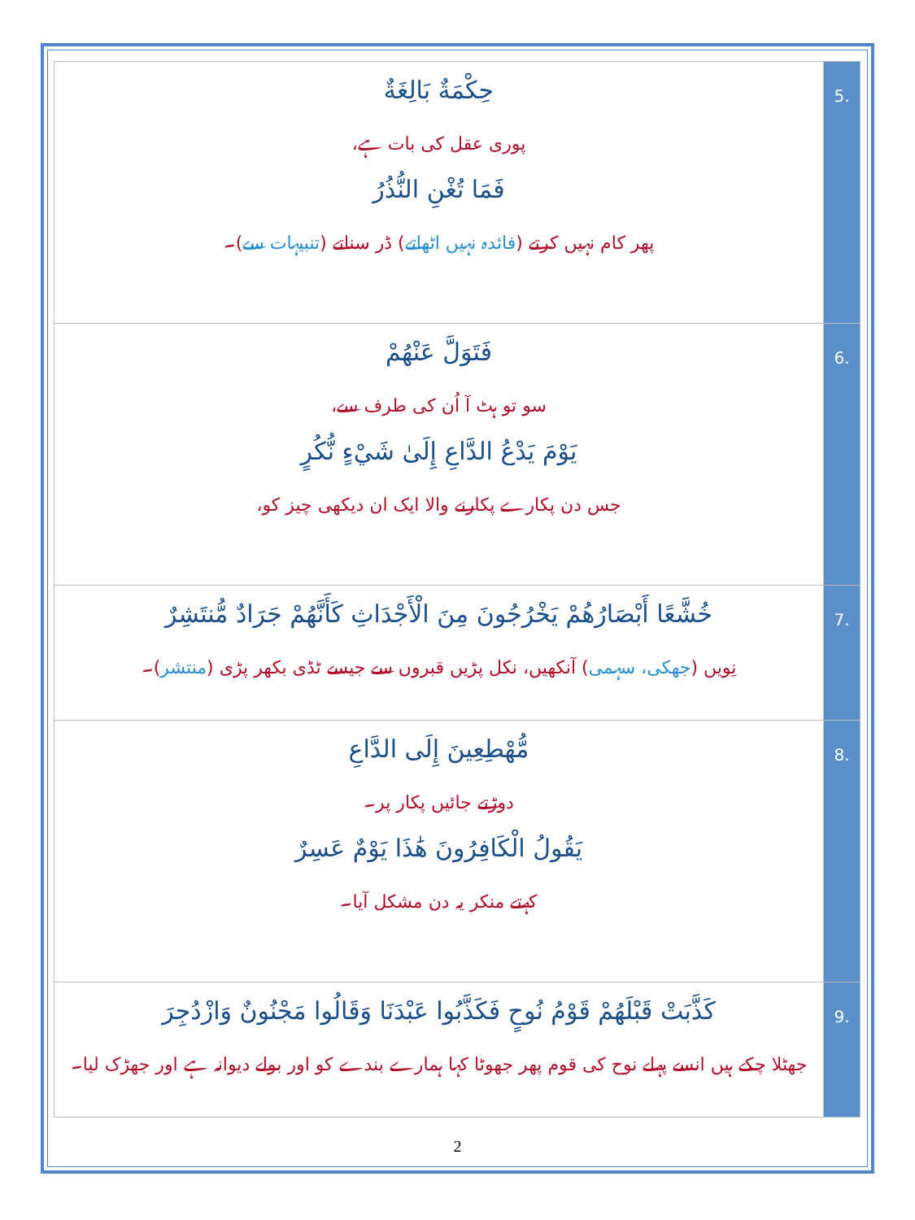| .5 | حِكْمَةٌ بَالِغَةٌ پوری عقل کی بات ہے، فَمَا تُغْنِ النُّذُرُ پھر کام نہیں کرتے ( فائدہ نہیں اٹھاتے ) ڈر سناتے ( تنبیہات سے )۔ |
| .6 | فَتَوَلَّ عَنْهُمْ سو تو ہٹ آ اُن کی طرف سے، يَوْمَ يَدْعُ الدَّاعِ إِلَىٰ شَيْءٍ نُّكُرٍ جس دن پکارے پکارنے والا ایک ان دیکھی چیز کو، |
| .7 | خُشَّعًا أَبْصَارُهُمْ يَخْرُجُونَ مِنَ الْأَجْدَاثِ كَأَنَّهُمْ جَرَادٌ مُّنتَشِرٌ نِویں ( جھکی، سہمی ) آنکھیں، نکل پڑیں قبروں سے جیسے ٹڈی بکھر پڑی ( منتشر )۔ |
| .8 | مُّهْطِعِينَ إِلَى الدَّاعِ دوڑتے جائیں پکار پر۔ يَقُولُ الْكَافِرُونَ هَٰذَا يَوْمٌ عَسِرٌ کہتے منکر یہ دن مشکل آیا۔ |
| .9 | كَذَّبَتْ قَبْلَهُمْ قَوْمُ نُوحٍ فَكَذَّبُوا عَبْدَنَا وَقَالُوا مَجْنُونٌ وَازْدُجِرَ جھٹلا چکے ہیں انسے پہلے نوح کی قوم پھر جھوٹا کہا ہمارے بندے کو اور بولے دیوانہ ہے اور جھڑک لیا۔ |
2